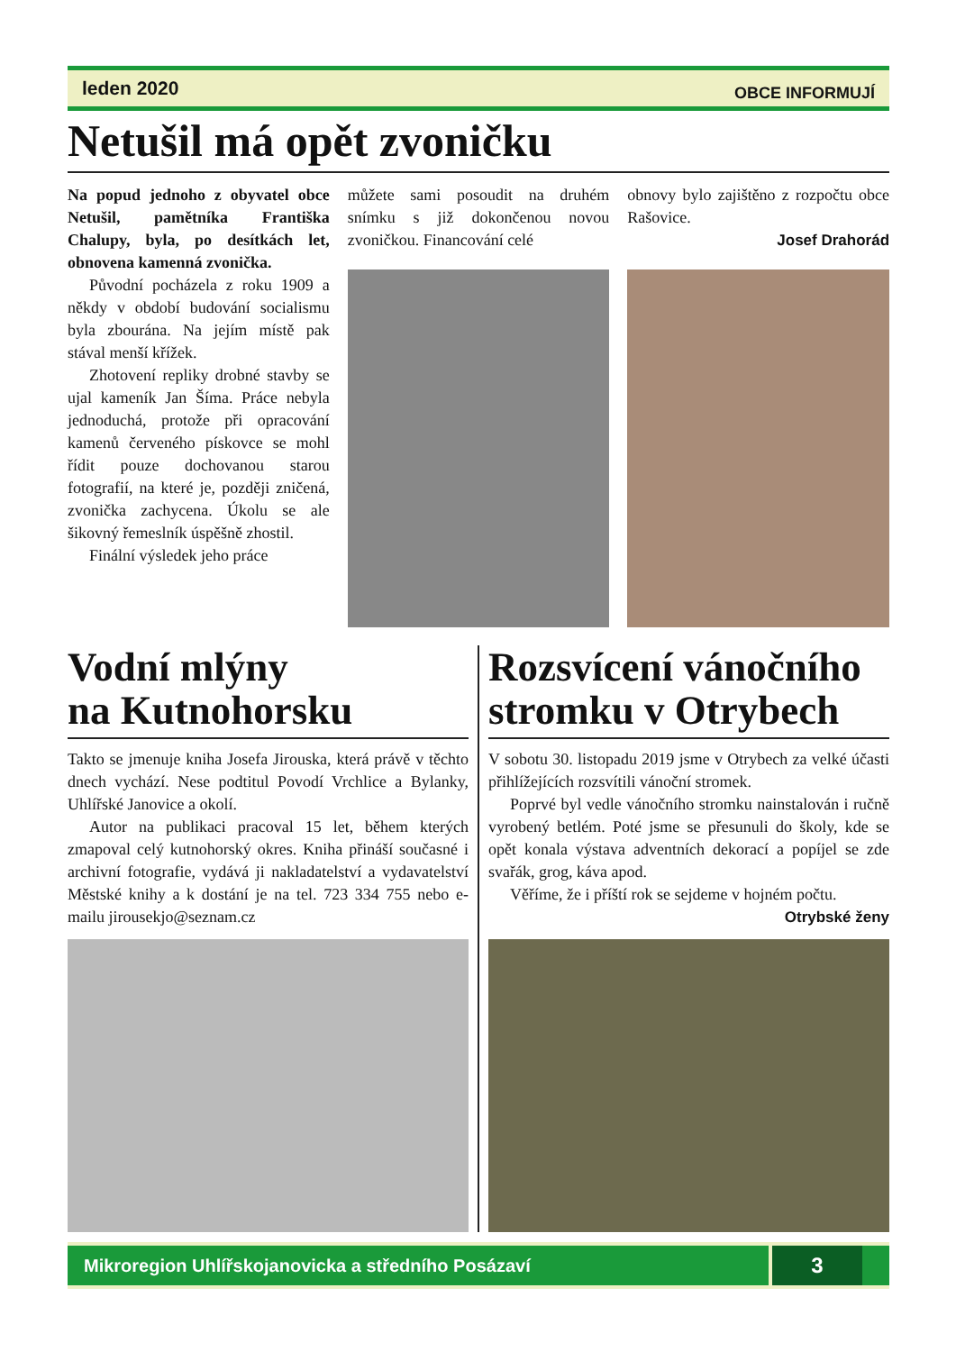leden 2020 OBCE INFORMUJÍ
Netušil má opět zvoničku
Na popud jednoho z obyvatel obce Netušil, pamětníka Františka Chalupy, byla, po desítkách let, obnovena kamenná zvonička.
Původní pocházela z roku 1909 a někdy v období budování socialismu byla zbourána. Na jejím místě pak stával menší křížek.
Zhotovení repliky drobné stavby se ujal kameník Jan Šíma. Práce nebyla jednoduchá, protože při opracování kamenů červeného pískovce se mohl řídit pouze dochovanou starou fotografií, na které je, později zničená, zvonička zachycena. Úkolu se ale šikovný řemeslník úspěšně zhostil.
Finální výsledek jeho práce
můžete sami posoudit na druhém snímku s již dokončenou novou zvoničkou. Financování celé
obnovy bylo zajištěno z rozpočtu obce Rašovice.
Josef Drahorád
Vodní mlýny
na Kutnohorsku
Takto se jmenuje kniha Josefa Jirouska, která právě v těchto dnech vychází. Nese podtitul Povodí Vrchlice a Bylanky, Uhlířské Janovice a okolí.
Autor na publikaci pracoval 15 let, během kterých zmapoval celý kutnohorský okres. Kniha přináší současné i archivní fotografie, vydává ji nakladatelství a vydavatelství Městské knihy a k dostání je na tel. 723 334 755 nebo e-mailu jirousekjo@seznam.cz
Rozsvícení vánočního stromku v Otrybech
V sobotu 30. listopadu 2019 jsme v Otrybech za velké účasti přihlížejících rozsvítili vánoční stromek.
Poprvé byl vedle vánočního stromku nainstalován i ručně vyrobený betlém. Poté jsme se přesunuli do školy, kde se opět konala výstava adventních dekorací a popíjel se zde svařák, grog, káva apod.
Věříme, že i příští rok se sejdeme v hojném počtu.
Otrybské ženy
Mikroregion Uhlířskojanovicka a středního Posázaví 3